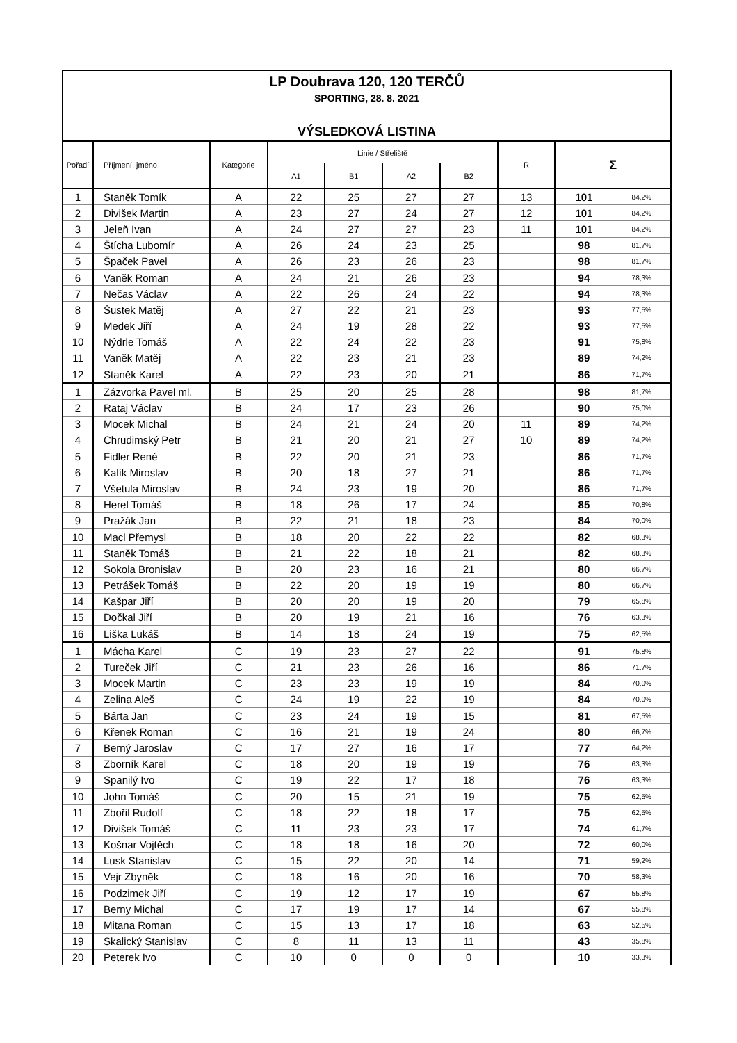LP Doubrava 120, 120 TERČŮ
SPORTING, 28. 8. 2021
VÝSLEDKOVÁ LISTINA
| Pořadí | Příjmení, jméno | Kategorie | Linie / Střeliště | | | | R | Σ | |
| --- | --- | --- | --- | --- | --- | --- | --- | --- | --- |
| | | | A1 | B1 | A2 | B2 | | | |
| 1 | Staněk Tomík | A | 22 | 25 | 27 | 27 | 13 | 101 | 84,2% |
| 2 | Divišek Martin | A | 23 | 27 | 24 | 27 | 12 | 101 | 84,2% |
| 3 | Jeleň Ivan | A | 24 | 27 | 27 | 23 | 11 | 101 | 84,2% |
| 4 | Štícha Lubomír | A | 26 | 24 | 23 | 25 | | 98 | 81,7% |
| 5 | Špaček Pavel | A | 26 | 23 | 26 | 23 | | 98 | 81,7% |
| 6 | Vaněk Roman | A | 24 | 21 | 26 | 23 | | 94 | 78,3% |
| 7 | Nečas Václav | A | 22 | 26 | 24 | 22 | | 94 | 78,3% |
| 8 | Šustek Matěj | A | 27 | 22 | 21 | 23 | | 93 | 77,5% |
| 9 | Medek Jiří | A | 24 | 19 | 28 | 22 | | 93 | 77,5% |
| 10 | Nýdrle Tomáš | A | 22 | 24 | 22 | 23 | | 91 | 75,8% |
| 11 | Vaněk Matěj | A | 22 | 23 | 21 | 23 | | 89 | 74,2% |
| 12 | Staněk Karel | A | 22 | 23 | 20 | 21 | | 86 | 71,7% |
| 1 | Zázvorka Pavel ml. | B | 25 | 20 | 25 | 28 | | 98 | 81,7% |
| 2 | Rataj Václav | B | 24 | 17 | 23 | 26 | | 90 | 75,0% |
| 3 | Mocek Michal | B | 24 | 21 | 24 | 20 | 11 | 89 | 74,2% |
| 4 | Chrudimský Petr | B | 21 | 20 | 21 | 27 | 10 | 89 | 74,2% |
| 5 | Fidler René | B | 22 | 20 | 21 | 23 | | 86 | 71,7% |
| 6 | Kalík Miroslav | B | 20 | 18 | 27 | 21 | | 86 | 71,7% |
| 7 | Všetula Miroslav | B | 24 | 23 | 19 | 20 | | 86 | 71,7% |
| 8 | Herel Tomáš | B | 18 | 26 | 17 | 24 | | 85 | 70,8% |
| 9 | Pražák Jan | B | 22 | 21 | 18 | 23 | | 84 | 70,0% |
| 10 | Macl Přemysl | B | 18 | 20 | 22 | 22 | | 82 | 68,3% |
| 11 | Staněk Tomáš | B | 21 | 22 | 18 | 21 | | 82 | 68,3% |
| 12 | Sokola Bronislav | B | 20 | 23 | 16 | 21 | | 80 | 66,7% |
| 13 | Petrášek Tomáš | B | 22 | 20 | 19 | 19 | | 80 | 66,7% |
| 14 | Kašpar Jiří | B | 20 | 20 | 19 | 20 | | 79 | 65,8% |
| 15 | Dočkal Jiří | B | 20 | 19 | 21 | 16 | | 76 | 63,3% |
| 16 | Liška Lukáš | B | 14 | 18 | 24 | 19 | | 75 | 62,5% |
| 1 | Mácha Karel | C | 19 | 23 | 27 | 22 | | 91 | 75,8% |
| 2 | Tureček Jiří | C | 21 | 23 | 26 | 16 | | 86 | 71,7% |
| 3 | Mocek Martin | C | 23 | 23 | 19 | 19 | | 84 | 70,0% |
| 4 | Zelina Aleš | C | 24 | 19 | 22 | 19 | | 84 | 70,0% |
| 5 | Bárta Jan | C | 23 | 24 | 19 | 15 | | 81 | 67,5% |
| 6 | Křenek Roman | C | 16 | 21 | 19 | 24 | | 80 | 66,7% |
| 7 | Berný Jaroslav | C | 17 | 27 | 16 | 17 | | 77 | 64,2% |
| 8 | Zborník Karel | C | 18 | 20 | 19 | 19 | | 76 | 63,3% |
| 9 | Spanilý Ivo | C | 19 | 22 | 17 | 18 | | 76 | 63,3% |
| 10 | John Tomáš | C | 20 | 15 | 21 | 19 | | 75 | 62,5% |
| 11 | Zbořil Rudolf | C | 18 | 22 | 18 | 17 | | 75 | 62,5% |
| 12 | Divišek Tomáš | C | 11 | 23 | 23 | 17 | | 74 | 61,7% |
| 13 | Košnar Vojtěch | C | 18 | 18 | 16 | 20 | | 72 | 60,0% |
| 14 | Lusk Stanislav | C | 15 | 22 | 20 | 14 | | 71 | 59,2% |
| 15 | Vejr Zbyněk | C | 18 | 16 | 20 | 16 | | 70 | 58,3% |
| 16 | Podzimek Jiří | C | 19 | 12 | 17 | 19 | | 67 | 55,8% |
| 17 | Berny Michal | C | 17 | 19 | 17 | 14 | | 67 | 55,8% |
| 18 | Mitana Roman | C | 15 | 13 | 17 | 18 | | 63 | 52,5% |
| 19 | Skalický Stanislav | C | 8 | 11 | 13 | 11 | | 43 | 35,8% |
| 20 | Peterek Ivo | C | 10 | 0 | 0 | 0 | | 10 | 33,3% |